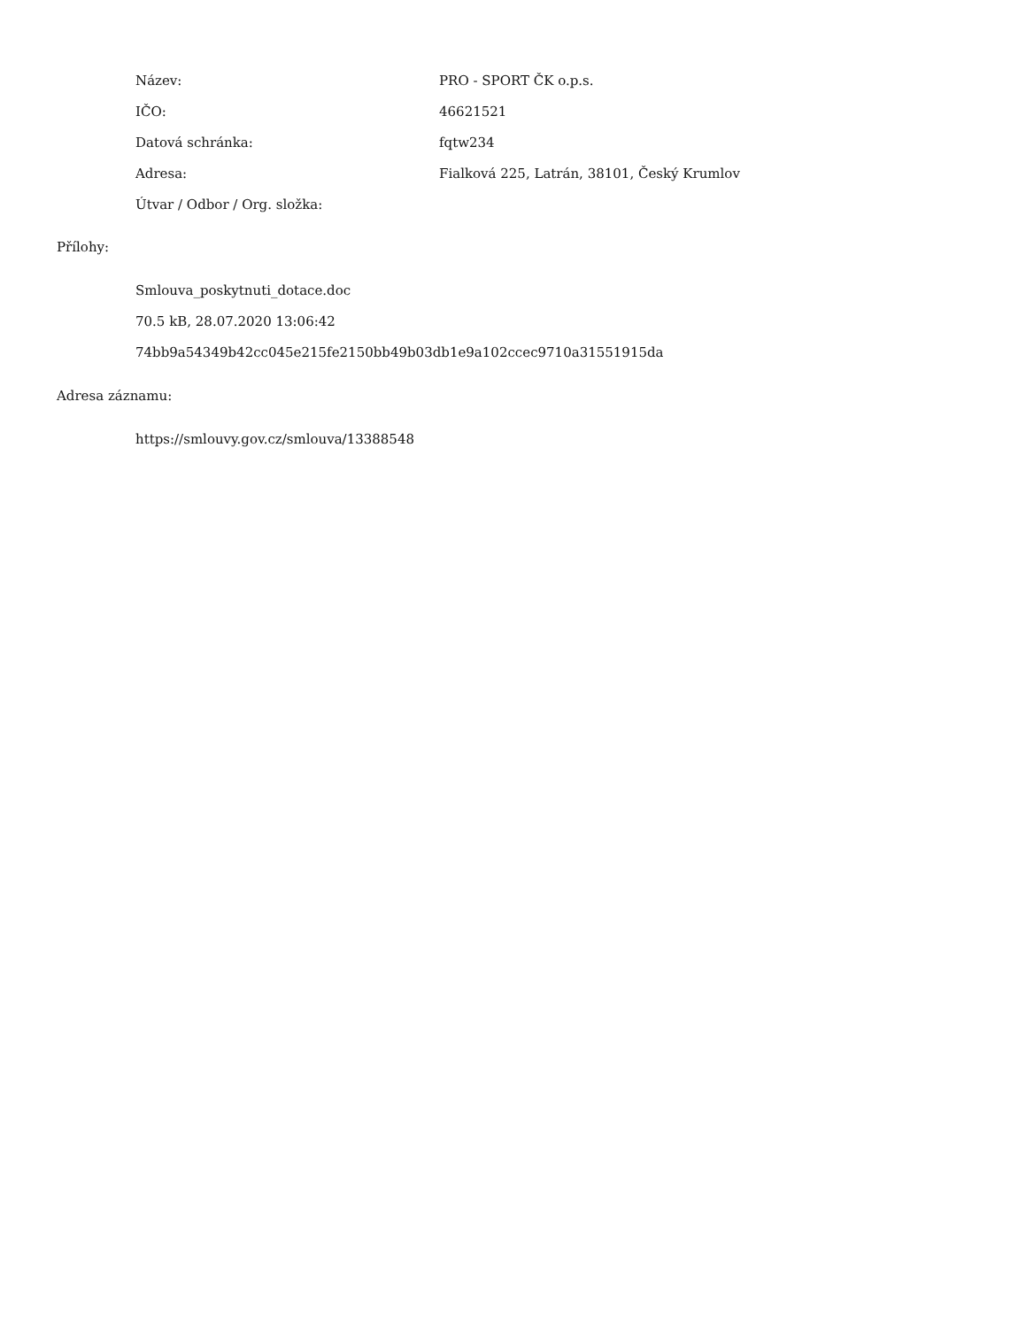| Název: | PRO - SPORT ČK o.p.s. |
| IČO: | 46621521 |
| Datová schránka: | fqtw234 |
| Adresa: | Fialková 225, Latrán, 38101, Český Krumlov |
| Útvar / Odbor / Org. složka: | |
Přílohy:
Smlouva_poskytnuti_dotace.doc
70.5 kB, 28.07.2020 13:06:42
74bb9a54349b42cc045e215fe2150bb49b03db1e9a102ccec9710a31551915da
Adresa záznamu:
https://smlouvy.gov.cz/smlouva/13388548